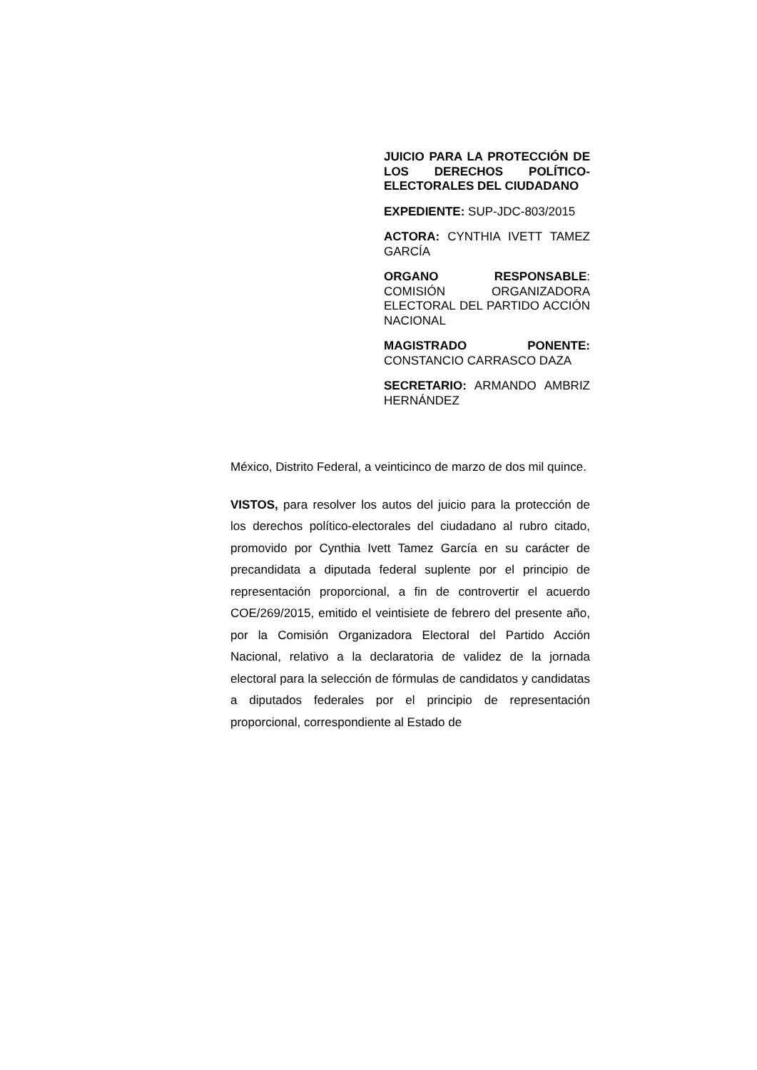JUICIO PARA LA PROTECCIÓN DE LOS DERECHOS POLÍTICO-ELECTORALES DEL CIUDADANO
EXPEDIENTE: SUP-JDC-803/2015
ACTORA: CYNTHIA IVETT TAMEZ GARCÍA
ORGANO RESPONSABLE: COMISIÓN ORGANIZADORA ELECTORAL DEL PARTIDO ACCIÓN NACIONAL
MAGISTRADO PONENTE: CONSTANCIO CARRASCO DAZA
SECRETARIO: ARMANDO AMBRIZ HERNÁNDEZ
México, Distrito Federal, a veinticinco de marzo de dos mil quince.
VISTOS, para resolver los autos del juicio para la protección de los derechos político-electorales del ciudadano al rubro citado, promovido por Cynthia Ivett Tamez García en su carácter de precandidata a diputada federal suplente por el principio de representación proporcional, a fin de controvertir el acuerdo COE/269/2015, emitido el veintisiete de febrero del presente año, por la Comisión Organizadora Electoral del Partido Acción Nacional, relativo a la declaratoria de validez de la jornada electoral para la selección de fórmulas de candidatos y candidatas a diputados federales por el principio de representación proporcional, correspondiente al Estado de